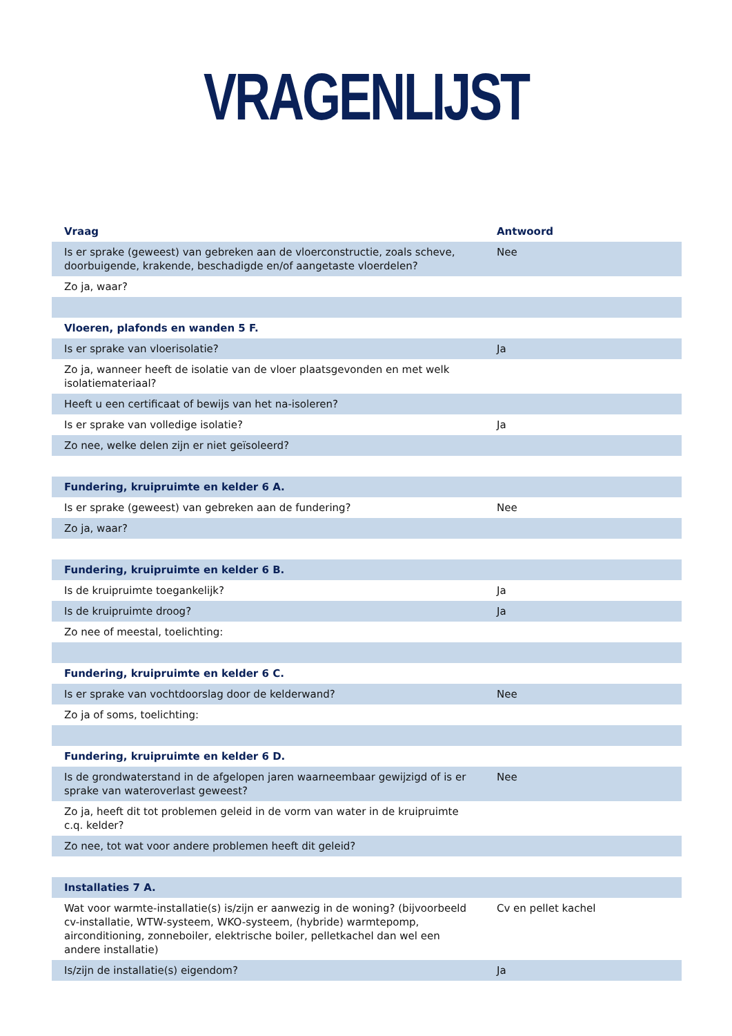VRAGENLIJST
| Vraag | Antwoord |
| --- | --- |
| Is er sprake (geweest) van gebreken aan de vloerconstructie, zoals scheve, doorbuigende, krakende, beschadigde en/of aangetaste vloerdelen? | Nee |
| Zo ja, waar? | |
| Vloeren, plafonds en wanden 5 F. | |
| Is er sprake van vloerisolatie? | Ja |
| Zo ja, wanneer heeft de isolatie van de vloer plaatsgevonden en met welk isolatiemateriaal? | |
| Heeft u een certificaat of bewijs van het na-isoleren? | |
| Is er sprake van volledige isolatie? | Ja |
| Zo nee, welke delen zijn er niet geïsoleerd? | |
| Fundering, kruipruimte en kelder 6 A. | |
| Is er sprake (geweest) van gebreken aan de fundering? | Nee |
| Zo ja, waar? | |
| Fundering, kruipruimte en kelder 6 B. | |
| Is de kruipruimte toegankelijk? | Ja |
| Is de kruipruimte droog? | Ja |
| Zo nee of meestal, toelichting: | |
| Fundering, kruipruimte en kelder 6 C. | |
| Is er sprake van vochtdoorslag door de kelderwand? | Nee |
| Zo ja of soms, toelichting: | |
| Fundering, kruipruimte en kelder 6 D. | |
| Is de grondwaterstand in de afgelopen jaren waarneembaar gewijzigd of is er sprake van wateroverlast geweest? | Nee |
| Zo ja, heeft dit tot problemen geleid in de vorm van water in de kruipruimte c.q. kelder? | |
| Zo nee, tot wat voor andere problemen heeft dit geleid? | |
| Installaties 7 A. | |
| Wat voor warmte-installatie(s) is/zijn er aanwezig in de woning? (bijvoorbeeld cv-installatie, WTW-systeem, WKO-systeem, (hybride) warmtepomp, airconditioning, zonneboiler, elektrische boiler, pelletkachel dan wel een andere installatie) | Cv en pellet kachel |
| Is/zijn de installatie(s) eigendom? | Ja |